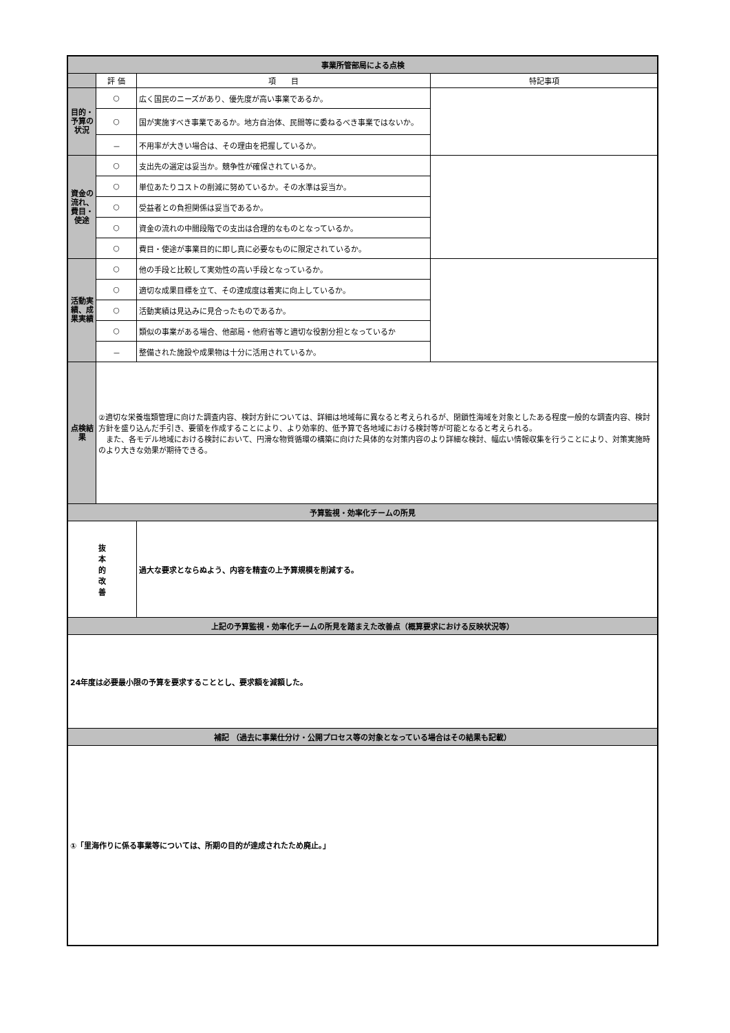| 事業所管部局による点検 | | | |
| | 評 価 | 項 目 | 特記事項 |
| 目的・予算の状況 | ○ | 広く国民のニーズがあり、優先度が高い事業であるか。 | |
| | ○ | 国が実施すべき事業であるか。地方自治体、民間等に委ねるべき事業ではないか。 | |
| | － | 不用率が大きい場合は、その理由を把握しているか。 | |
| 資金の流れ、費目・使途 | ○ | 支出先の選定は妥当か。競争性が確保されているか。 | |
| | ○ | 単位あたりコストの削減に努めているか。その水準は妥当か。 | |
| | ○ | 受益者との負担関係は妥当であるか。 | |
| | ○ | 資金の流れの中間段階での支出は合理的なものとなっているか。 | |
| | ○ | 費目・使途が事業目的に即し真に必要なものに限定されているか。 | |
| 活動実績、成果実績 | ○ | 他の手段と比較して実効性の高い手段となっているか。 | |
| | ○ | 適切な成果目標を立て、その達成度は着実に向上しているか。 | |
| | ○ | 活動実績は見込みに見合ったものであるか。 | |
| | ○ | 類似の事業がある場合、他部局・他府省等と適切な役割分担となっているか | |
| | － | 整備された施設や成果物は十分に活用されているか。 | |
| 点検結果 | ②適切な栄養塩類管理に向けた調査内容、検討方針については、詳細は地域毎に異なると考えられるが、閉鎖性海域を対象としたある程度一般的な調査内容、検討方針を盛り込んだ手引き、要領を作成することにより、より効率的、低予算で各地域における検討等が可能となると考えられる。 また、各モデル地域における検討において、円滑な物質循環の構築に向けた具体的な対策内容のより詳細な検討、幅広い情報収集を行うことにより、対策実施時のより大きな効果が期待できる。 | | |
| 予算監視・効率化チームの所見 | | | |
| 抜 本 的 改 善 | | 過大な要求とならぬよう、内容を精査の上予算規模を削減する。 | |
| 上記の予算監視・効率化チームの所見を踏まえた改善点（概算要求における反映状況等） | | | |
| 24年度は必要最小限の予算を要求することとし、要求額を減額した。 | | | |
| 補記 （過去に事業仕分け・公開プロセス等の対象となっている場合はその結果も記載） | | | |
| ①「里海作りに係る事業等については、所期の目的が達成されたため廃止。」 | | | |